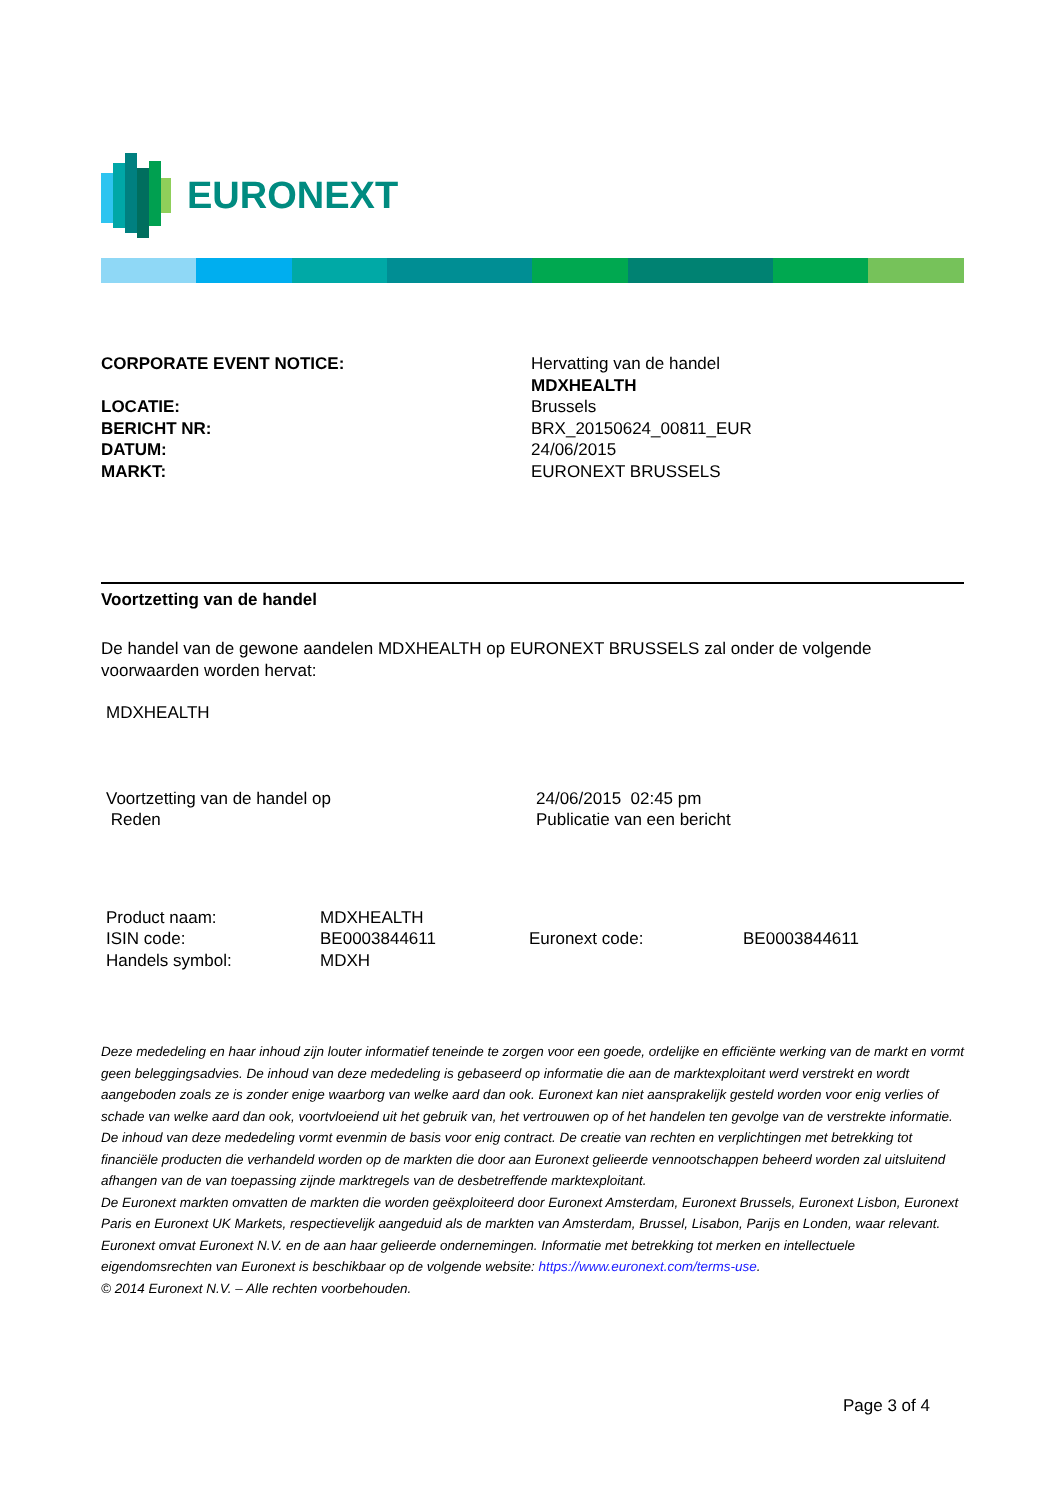EURONEXT
CORPORATE EVENT NOTICE:
Hervatting van de handel
MDXHEALTH
LOCATIE:
BERICHT NR:
DATUM:
MARKT:
Brussels
BRX_20150624_00811_EUR
24/06/2015
EURONEXT BRUSSELS
Voortzetting van de handel
De handel van de gewone aandelen MDXHEALTH op EURONEXT BRUSSELS zal onder de volgende voorwaarden worden hervat:
MDXHEALTH
Voortzetting van de handel op
Reden
24/06/2015 02:45 pm
Publicatie van een bericht
Product naam:
ISIN code:
Handels symbol:
MDXHEALTH
BE0003844611
MDXH
Euronext code:
BE0003844611
Deze mededeling en haar inhoud zijn louter informatief teneinde te zorgen voor een goede, ordelijke en efficiënte werking van de markt en vormt geen beleggingsadvies. De inhoud van deze mededeling is gebaseerd op informatie die aan de marktexploitant werd verstrekt en wordt aangeboden zoals ze is zonder enige waarborg van welke aard dan ook. Euronext kan niet aansprakelijk gesteld worden voor enig verlies of schade van welke aard dan ook, voortvloeiend uit het gebruik van, het vertrouwen op of het handelen ten gevolge van de verstrekte informatie. De inhoud van deze mededeling vormt evenmin de basis voor enig contract. De creatie van rechten en verplichtingen met betrekking tot financiële producten die verhandeld worden op de markten die door aan Euronext gelieerde vennootschappen beheerd worden zal uitsluitend afhangen van de van toepassing zijnde marktregels van de desbetreffende marktexploitant.
De Euronext markten omvatten de markten die worden geëxploiteerd door Euronext Amsterdam, Euronext Brussels, Euronext Lisbon, Euronext Paris en Euronext UK Markets, respectievelijk aangeduid als de markten van Amsterdam, Brussel, Lisabon, Parijs en Londen, waar relevant.
Euronext omvat Euronext N.V. en de aan haar gelieerde ondernemingen. Informatie met betrekking tot merken en intellectuele eigendomsrechten van Euronext is beschikbaar op de volgende website: https://www.euronext.com/terms-use.
© 2014 Euronext N.V. – Alle rechten voorbehouden.
Page 3 of 4